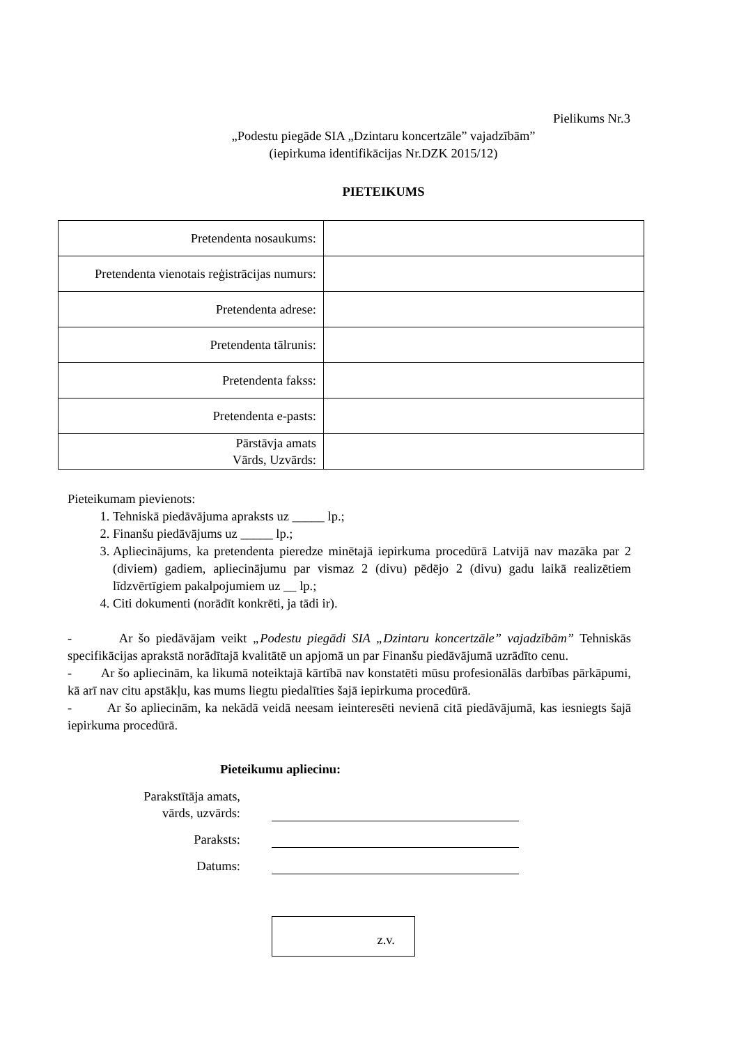Pielikums Nr.3
„Podestu piegāde SIA „Dzintaru koncertzāle” vajadzībām”
(iepirkuma identifikācijas Nr.DZK 2015/12)
PIETEIKUMS
| Pretendenta nosaukums: | |
| Pretendenta vienotais reģistrācijas numurs: | |
| Pretendenta adrese: | |
| Pretendenta tālrunis: | |
| Pretendenta fakss: | |
| Pretendenta e-pasts: | |
| Pārstāvja amats Vārds, Uzvārds: | |
Pieteikumam pievienots:
1. Tehniskā piedāvājuma apraksts uz _____ lp.;
2. Finanšu piedāvājums uz _____ lp.;
3. Apliecinājums, ka pretendenta pieredze minētajā iepirkuma procedūrā Latvijā nav mazāka par 2 (diviem) gadiem, apliecinājumu par vismaz 2 (divu) pēdējo 2 (divu) gadu laikā realizētiem līdzvērtīgiem pakalpojumiem uz __ lp.;
4. Citi dokumenti (norādīt konkrēti, ja tādi ir).
- Ar šo piedāvājam veikt „Podestu piegādi SIA „Dzintaru koncertzāle” vajadzībām” Tehniskās specifikācijas aprakstā norādītajā kvalitātē un apjomā un par Finanšu piedāvājumā uzrādīto cenu.
- Ar šo apliecinām, ka likumā noteiktajā kārtībā nav konstatēti mūsu profesionālās darbības pārkāpumi, kā arī nav citu apstākļu, kas mums liegtu piedalīties šajā iepirkuma procedūrā.
- Ar šo apliecinām, ka nekādā veidā neesam ieinteresēti nevienā citā piedāvājumā, kas iesniegts šajā iepirkuma procedūrā.
Pieteikumu apliecinu:
Parakstītāja amats,
vārds, uzvārds:
Paraksts:
Datums:
z.v.